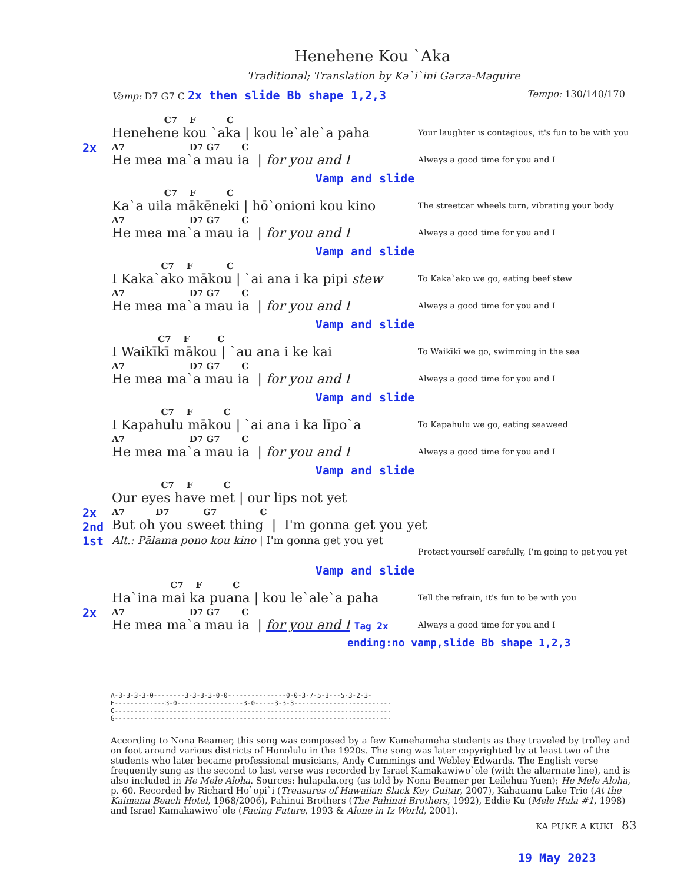Henehene Kou `Aka
Traditional; Translation by Ka`i`ini Garza-Maguire
Vamp: D7 G7 C 2x then slide Bb shape 1,2,3
Tempo: 130/140/170
2x
C7 F C
Henehene kou `aka | kou le`ale`a paha
A7 D7 G7 C
He mea ma`a mau ia | for you and I
Your laughter is contagious, it's fun to be with you
Always a good time for you and I
Vamp and slide
C7 F C
Ka`a uila mākēneki | hō`onioni kou kino
A7 D7 G7 C
He mea ma`a mau ia | for you and I
The streetcar wheels turn, vibrating your body
Always a good time for you and I
Vamp and slide
C7 F C
I Kaka`ako mākou | `ai ana i ka pipi stew
A7 D7 G7 C
He mea ma`a mau ia | for you and I
To Kaka`ako we go, eating beef stew
Always a good time for you and I
Vamp and slide
C7 F C
I Waikīkī mākou | `au ana i ke kai
A7 D7 G7 C
He mea ma`a mau ia | for you and I
To Waikīkī we go, swimming in the sea
Always a good time for you and I
Vamp and slide
C7 F C
I Kapahulu mākou | `ai ana i ka līpo`a
A7 D7 G7 C
He mea ma`a mau ia | for you and I
To Kapahulu we go, eating seaweed
Always a good time for you and I
Vamp and slide
2x
2nd
1st
C7 F C
Our eyes have met | our lips not yet
A7 D7 G7 C
But oh you sweet thing | I'm gonna get you yet
Alt.: Pālama pono kou kino | I'm gonna get you yet
Protect yourself carefully, I'm going to get you yet
Vamp and slide
2x
C7 F C
Ha`ina mai ka puana | kou le`ale`a paha
A7 D7 G7 C
He mea ma`a mau ia | for you and I Tag 2x
Tell the refrain, it's fun to be with you
Always a good time for you and I
ending:no vamp,slide Bb shape 1,2,3
A-3-3-3-3-0--------3-3-3-3-0-0---------------0-0-3-7-5-3---5-3-2-3- E-------------3-0-----------------3-0-----3-3-3------------------------- C----------------------------------------------------------------------- G-----------------------------------------------------------------------
According to Nona Beamer, this song was composed by a few Kamehameha students as they traveled by trolley and on foot around various districts of Honolulu in the 1920s. The song was later copyrighted by at least two of the students who later became professional musicians, Andy Cummings and Webley Edwards. The English verse frequently sung as the second to last verse was recorded by Israel Kamakawiwo`ole (with the alternate line), and is also included in He Mele Aloha. Sources: hulapala.org (as told by Nona Beamer per Leilehua Yuen); He Mele Aloha, p. 60. Recorded by Richard Ho`opi`i (Treasures of Hawaiian Slack Key Guitar, 2007), Kahauanu Lake Trio (At the Kaimana Beach Hotel, 1968/2006), Pahinui Brothers (The Pahinui Brothers, 1992), Eddie Ku (Mele Hula #1, 1998) and Israel Kamakawiwo`ole (Facing Future, 1993 & Alone in Iz World, 2001).
KA PUKE A KUKI 83
19 May 2023